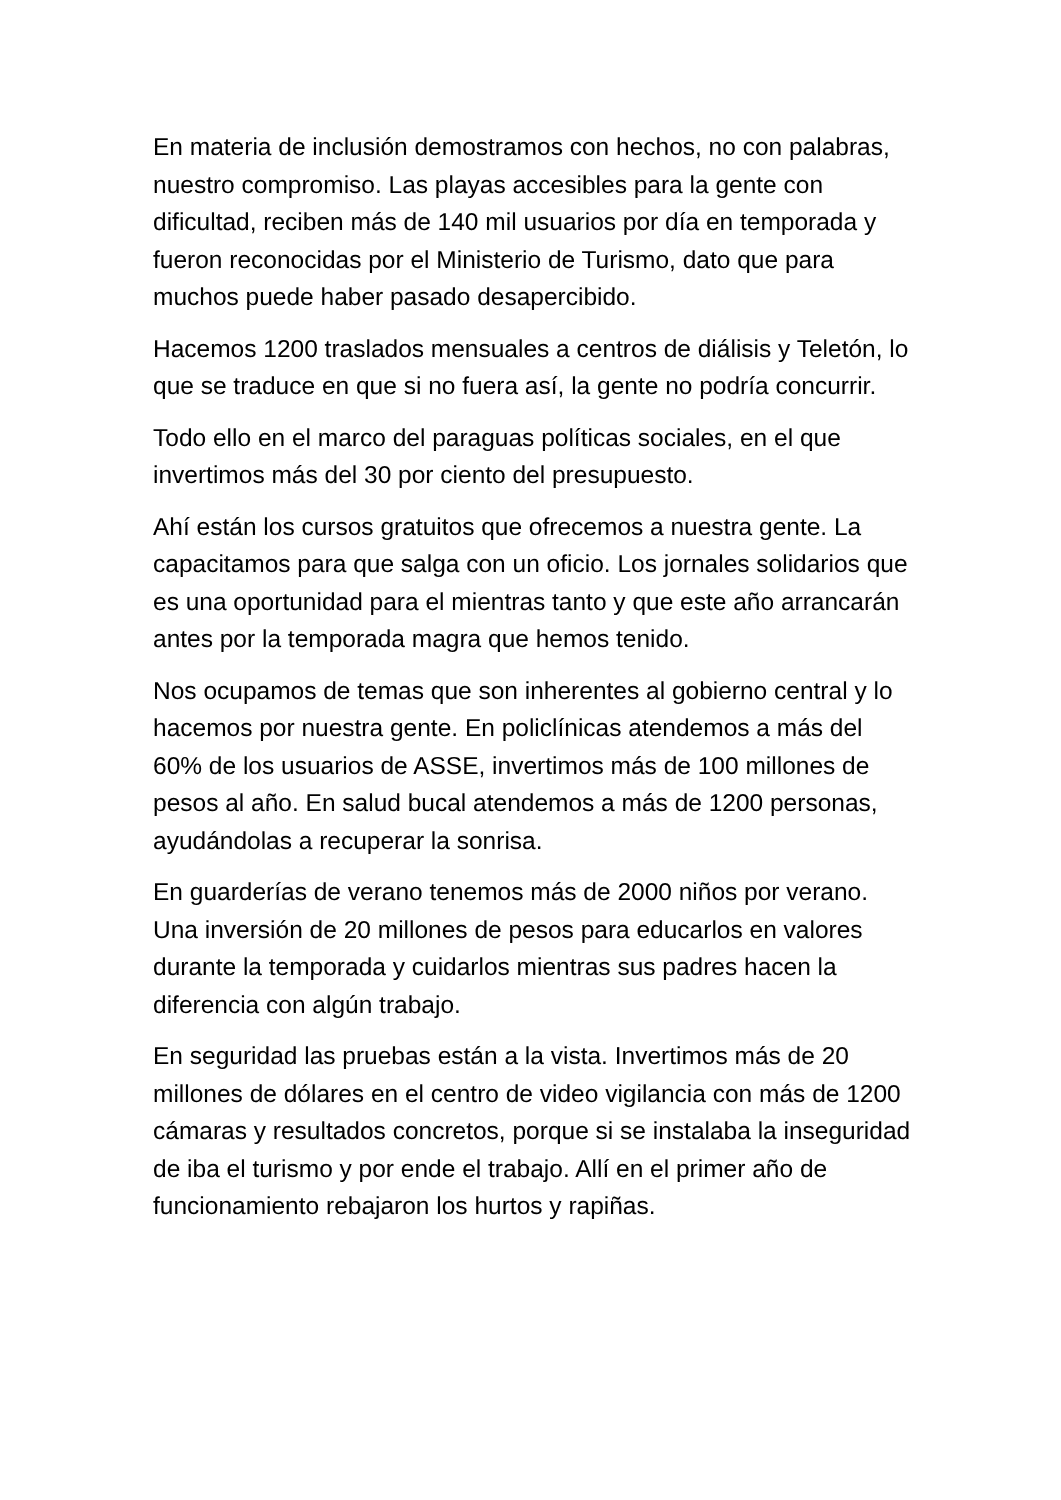En materia de inclusión demostramos con hechos, no con palabras, nuestro compromiso. Las playas accesibles para la gente con dificultad, reciben más de 140 mil usuarios por día en temporada y fueron reconocidas por el Ministerio de Turismo, dato que para muchos puede haber pasado desapercibido.
Hacemos 1200 traslados mensuales a centros de diálisis y Teletón, lo que se traduce en que si no fuera así, la gente no podría concurrir.
Todo ello en el marco del paraguas políticas sociales, en el que invertimos más del 30 por ciento del presupuesto.
Ahí están los cursos gratuitos que ofrecemos a nuestra gente. La capacitamos para que salga con un oficio. Los jornales solidarios que es una oportunidad para el mientras tanto y que este año arrancarán antes por la temporada magra que hemos tenido.
Nos ocupamos de temas que son inherentes al gobierno central y lo hacemos por nuestra gente. En policlínicas atendemos a más del 60% de los usuarios de ASSE, invertimos más de 100 millones de pesos al año. En salud bucal atendemos a más de 1200 personas, ayudándolas a recuperar la sonrisa.
En guarderías de verano tenemos más de 2000 niños por verano. Una inversión de 20 millones de pesos para educarlos en valores durante la temporada y cuidarlos mientras sus padres hacen la diferencia con algún trabajo.
En seguridad las pruebas están a la vista. Invertimos más de 20 millones de dólares en el centro de video vigilancia con más de 1200 cámaras y resultados concretos, porque si se instalaba la inseguridad de iba el turismo y por ende el trabajo. Allí en el primer año de funcionamiento rebajaron los hurtos y rapiñas.